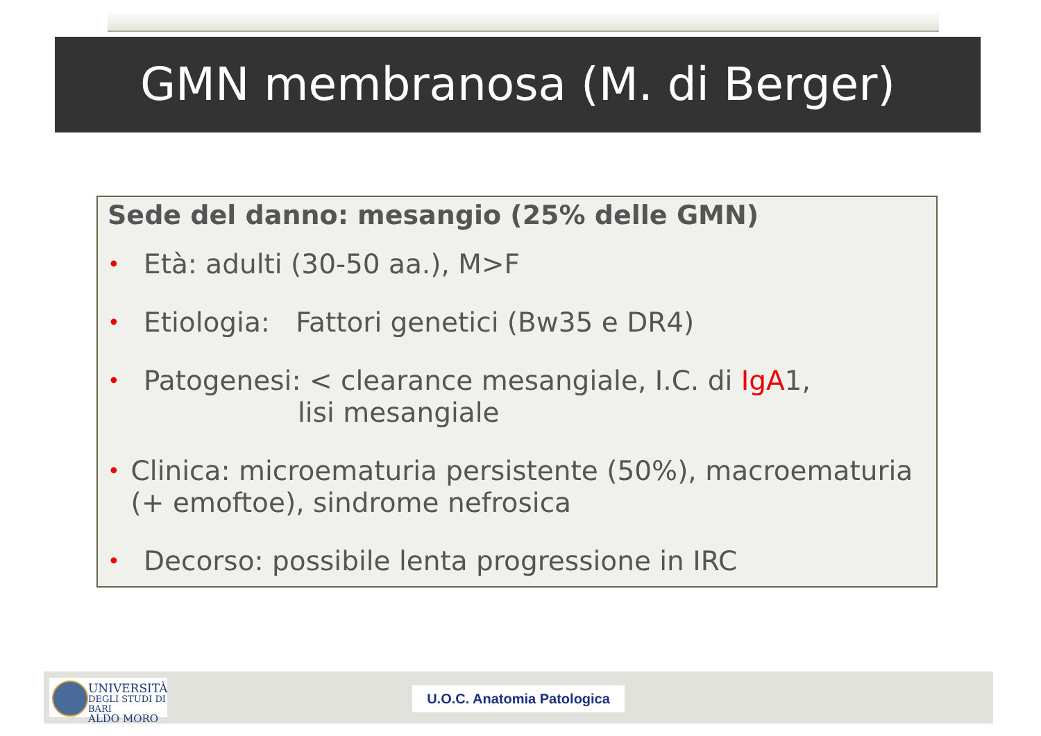GMN membranosa (M. di Berger)
Sede del danno: mesangio (25% delle GMN)
• Età: adulti (30-50 aa.), M>F
• Etiologia: Fattori genetici (Bw35 e DR4)
• Patogenesi: < clearance mesangiale, I.C. di IgA1,
lisi mesangiale
• Clinica: microematuria persistente (50%), macroematuria (+ emoftoe), sindrome nefrosica
• Decorso: possibile lenta progressione in IRC
UNIVERSITÀ
DEGLI STUDI DI BARI
ALDO MORO
U.O.C. Anatomia Patologica